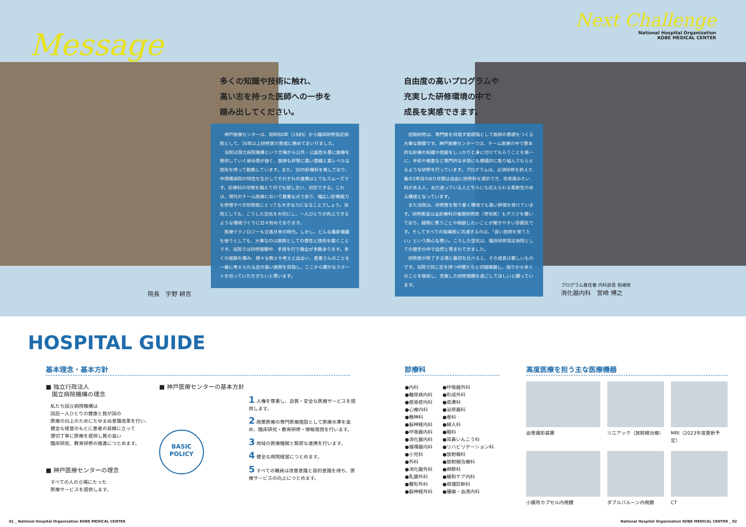Message
Next Challenge
National Hospital Organization
KOBE MEDICAL CENTER
多くの知識や技術に触れ、
高い志を持った医師への一歩を
踏み出してください。
　神戸医療センターは、昭和60年（1985）から臨床研修指定病院として、30年以上研修医の育成に務めてまいりました。
　当院は国立病院機構という立場から公共・公益性を基に医療を提供していく使命感が強く、医師も非常に高い意識と高レベルな技術を持って勤務しています。また、30の診療科を有しており、中規模病院の特性を生かしてそれぞれの連携はとてもスムーズです。診療科の垣根を越えて何でも話し合い、対応できる。これは、現代のチーム医療において貴重な点であり、幅広い診療能力を修得すべき研修医にとっても大きな力になることでしょう。当院としても、こうした空気を大切にし、一人ひとりが向上できるような環境づくりに日々努めております。
　医療テクノロジーも日進月歩の時代。しかし、どんな最新機器を使うとしても、大事なのは医師としての感性と技術を磨くことです。当院では研修期間中、手技を行う機会が多数あります。多くの経験を積み、様々な教えや考えと出会い、患者さんのことを一番に考えられる志の高い医師を目指し、ここから確かなスタートを切っていただきたいと思います。
院長　宇野 耕吉
自由度の高いプログラムや
充実した研修環境の中で
成長を実感できます。
　初期研修は、専門医を目指す前段階として医師の基礎をつくる大事な期間です。神戸医療センターでは、チーム医療の中で基本的な診療の知識や技能をしっかりと身に付けてもらうことを第一に、手術や検査など専門的な手技にも積極的に取り組んでもらえるような研修を行っています。プログラムは、必須研修を終えた後の2年目の8カ月間は自由に研修科を選択でき、将来進みたい科がある人、未だ迷っている人どちらにも応えられる柔軟性のある構成となっています。
　また当院は、研修医を取り巻く環境でも高い評価を受けています。研修医室は全診療科の後期研修医（専攻医）もデスクを置いており、疑問に思うことや相談したいことが聞きやすい雰囲気です。そしてすべての指導医に共通するのは、「良い医師を育てたい」という熱心な思い。こうした空気は、臨床研修指定病院としての歴史の中で自然と育まれてきました。
　研修医が終了する頃と最初を比べると、その成長は著しいものです。当院で同じ志を持つ仲間たちと切磋琢磨し、周りから多くのことを吸収し、充実した研修期間を過ごしてほしいと願っています。
プログラム責任者 内科部長 指導医
消化器内科　宮崎 博之
HOSPITAL GUIDE
基本理念・基本方針
■ 独立行政法人
　国立病院機構の理念
　私たち国立病院機構は
　国民一人ひとりの健康と我が国の
　医療の向上のためにたゆまぬ意識改革を行い、
　健全な経営のもとに患者の目線に立って
　懇切丁寧に医療を提供し質の高い
　臨床研究、教育研修の推進につとめます。
■ 神戸医療センターの理念
　すべての人の立場にたった
　医療サービスを提供します。
■ 神戸医療センターの基本方針
BASIC
POLICY
1 人権を尊重し、良質・安全な医療サービスを提供します。
2 政策医療の専門医療施設として医療水準を高め、臨床研究・教育研修・情報発信を行います。
3 地域の医療機関と緊密な連携を行います。
4 健全な病院経営につとめます。
5 すべての職員は改善意識と目的意識を持ち、医療サービスの向上につとめます。
診療科
●内科
●糖尿病内科
●感染症内科
●心療内科
●精神科
●脳神経内科
●呼吸器内科
●消化器内科
●循環器内科
●小児科
●外科
●消化器外科
●乳腺外科
●整形外科
●脳神経外科
●呼吸器外科
●形成外科
●皮膚科
●泌尿器科
●産科
●婦人科
●眼科
●耳鼻いんこう科
●リハビリテーション科
●放射線科
●放射線治療科
●麻酔科
●緩和ケア内科
●病理診断科
●腫瘍・血液内科
高度医療を担う主な医療機器
血管撮影装置
リニアック（放射線治療）
MRI（2023年度更新予定）
小腸用カプセル内視鏡
ダブルバルーン内視鏡
CT
01 _ National Hospital Organization KOBE MEDICAL CENTER
National Hospital Organization KOBE MEDICAL CENTER _ 02